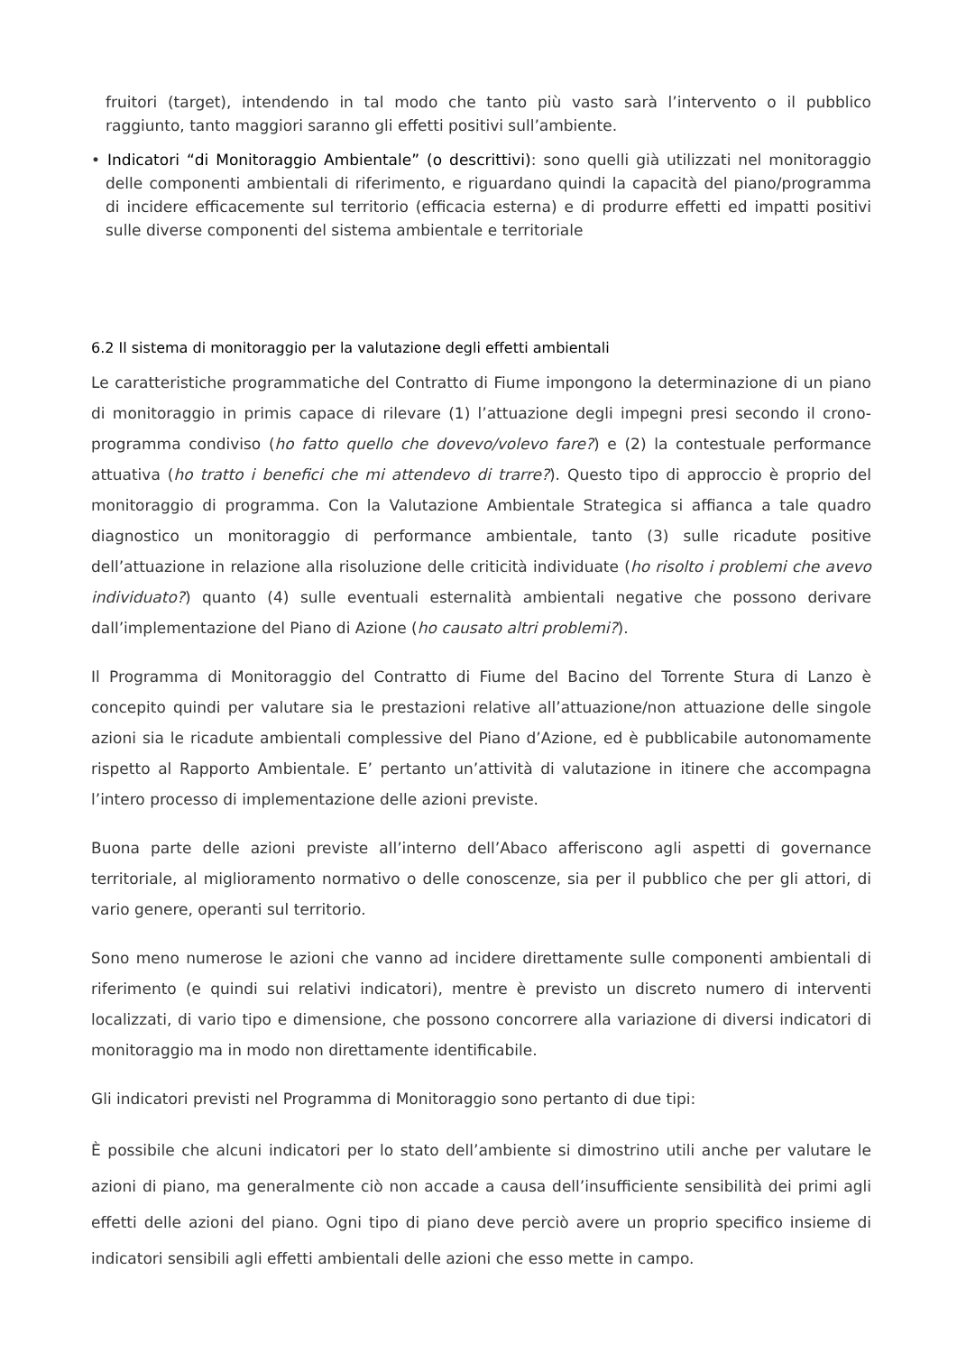fruitori (target), intendendo in tal modo che tanto più vasto sarà l’intervento o il pubblico raggiunto, tanto maggiori saranno gli effetti positivi sull’ambiente.
• Indicatori “di Monitoraggio Ambientale” (o descrittivi): sono quelli già utilizzati nel monitoraggio delle componenti ambientali di riferimento, e riguardano quindi la capacità del piano/programma di incidere efficacemente sul territorio (efficacia esterna) e di produrre effetti ed impatti positivi sulle diverse componenti del sistema ambientale e territoriale
6.2 Il sistema di monitoraggio per la valutazione degli effetti ambientali
Le caratteristiche programmatiche del Contratto di Fiume impongono la determinazione di un piano di monitoraggio in primis capace di rilevare (1) l’attuazione degli impegni presi secondo il crono-programma condiviso (ho fatto quello che dovevo/volevo fare?) e (2) la contestuale performance attuativa (ho tratto i benefici che mi attendevo di trarre?). Questo tipo di approccio è proprio del monitoraggio di programma. Con la Valutazione Ambientale Strategica si affianca a tale quadro diagnostico un monitoraggio di performance ambientale, tanto (3) sulle ricadute positive dell’attuazione in relazione alla risoluzione delle criticità individuate (ho risolto i problemi che avevo individuato?) quanto (4) sulle eventuali esternalità ambientali negative che possono derivare dall’implementazione del Piano di Azione (ho causato altri problemi?).
Il Programma di Monitoraggio del Contratto di Fiume del Bacino del Torrente Stura di Lanzo è concepito quindi per valutare sia le prestazioni relative all’attuazione/non attuazione delle singole azioni sia le ricadute ambientali complessive del Piano d’Azione, ed è pubblicabile autonomamente rispetto al Rapporto Ambientale. E’ pertanto un’attività di valutazione in itinere che accompagna l’intero processo di implementazione delle azioni previste.
Buona parte delle azioni previste all’interno dell’Abaco afferiscono agli aspetti di governance territoriale, al miglioramento normativo o delle conoscenze, sia per il pubblico che per gli attori, di vario genere, operanti sul territorio.
Sono meno numerose le azioni che vanno ad incidere direttamente sulle componenti ambientali di riferimento (e quindi sui relativi indicatori), mentre è previsto un discreto numero di interventi localizzati, di vario tipo e dimensione, che possono concorrere alla variazione di diversi indicatori di monitoraggio ma in modo non direttamente identificabile.
Gli indicatori previsti nel Programma di Monitoraggio sono pertanto di due tipi:
È possibile che alcuni indicatori per lo stato dell’ambiente si dimostrino utili anche per valutare le azioni di piano, ma generalmente ciò non accade a causa dell’insufficiente sensibilità dei primi agli effetti delle azioni del piano. Ogni tipo di piano deve perciò avere un proprio specifico insieme di indicatori sensibili agli effetti ambientali delle azioni che esso mette in campo.